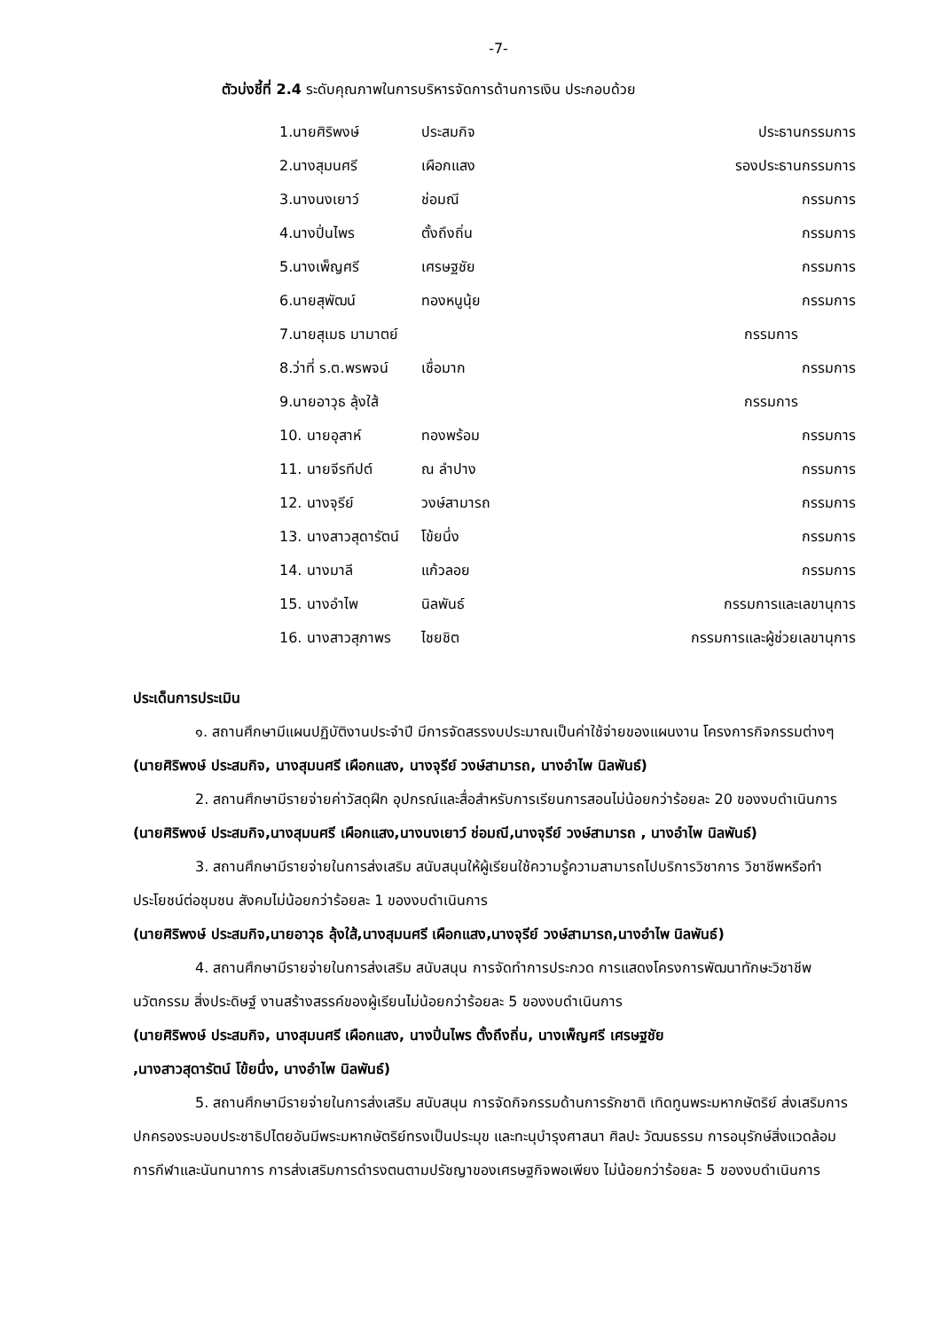-7-
ตัวบ่งชี้ที่ 2.4 ระดับคุณภาพในการบริหารจัดการด้านการเงิน ประกอบด้วย
| 1.นายศิริพงษ์ | ประสมกิจ | ประธานกรรมการ |
| 2.นางสุมนศรี | เผือกแสง | รองประธานกรรมการ |
| 3.นางนงเยาว์ | ช่อมณี | กรรมการ |
| 4.นางปิ่นไพร | ตั้งถึงถิ่น | กรรมการ |
| 5.นางเพ็ญศรี | เศรษฐชัย | กรรมการ |
| 6.นายสุพัฒน์ | ทองหนูนุ้ย | กรรมการ |
| 7.นายสุเมธ มามาตย์ | | กรรมการ |
| 8.ว่าที่ ร.ต.พรพจน์ | เชื่อมาก | กรรมการ |
| 9.นายอาวุธ ลุ้งใส้ | | กรรมการ |
| 10. นายอุสาห์ | ทองพร้อม | กรรมการ |
| 11. นายจีรทีปต์ | ณ ลำปาง | กรรมการ |
| 12. นางจุรีย์ | วงษ์สามารถ | กรรมการ |
| 13. นางสาวสุดารัตน์ | โข้ยนึ่ง | กรรมการ |
| 14. นางมาลี | แก้วลอย | กรรมการ |
| 15. นางอำไพ | นิลพันธ์ | กรรมการและเลขานุการ |
| 16. นางสาวสุภาพร | ไชยชิต | กรรมการและผู้ช่วยเลขานุการ |
ประเด็นการประเมิน
๑. สถานศึกษามีแผนปฏิบัติงานประจำปี มีการจัดสรรงบประมาณเป็นค่าใช้จ่ายของแผนงาน โครงการกิจกรรมต่างๆ (นายศิริพงษ์ ประสมกิจ, นางสุมนศรี เผือกแสง, นางจุรีย์ วงษ์สามารถ, นางอำไพ นิลพันธ์)
2. สถานศึกษามีรายจ่ายค่าวัสดุฝึก อุปกรณ์และสื่อสำหรับการเรียนการสอนไม่น้อยกว่าร้อยละ 20 ของงบดำเนินการ (นายศิริพงษ์ ประสมกิจ,นางสุมนศรี เผือกแสง,นางนงเยาว์ ช่อมณี,นางจุรีย์ วงษ์สามารถ , นางอำไพ นิลพันธ์)
3. สถานศึกษามีรายจ่ายในการส่งเสริม สนับสนุนให้ผู้เรียนใช้ความรู้ความสามารถไปบริการวิชาการ วิชาชีพหรือทำประโยชน์ต่อชุมชน สังคมไม่น้อยกว่าร้อยละ 1 ของงบดำเนินการ
(นายศิริพงษ์ ประสมกิจ,นายอาวุธ ลุ้งใส้,นางสุมนศรี เผือกแสง,นางจุรีย์ วงษ์สามารถ,นางอำไพ นิลพันธ์)
4. สถานศึกษามีรายจ่ายในการส่งเสริม สนับสนุน การจัดทำการประกวด การแสดงโครงการพัฒนาทักษะวิชาชีพ นวัตกรรม สิ่งประดิษฐ์ งานสร้างสรรค์ของผู้เรียนไม่น้อยกว่าร้อยละ 5 ของงบดำเนินการ
(นายศิริพงษ์ ประสมกิจ, นางสุมนศรี เผือกแสง, นางปิ่นไพร ตั้งถึงถิ่น, นางเพ็ญศรี เศรษฐชัย
,นางสาวสุดารัตน์ โข้ยนึ่ง, นางอำไพ นิลพันธ์)
5. สถานศึกษามีรายจ่ายในการส่งเสริม สนับสนุน การจัดกิจกรรมด้านการรักชาติ เทิดทูนพระมหากษัตริย์ ส่งเสริมการปกครองระบอบประชาธิปไตยอันมีพระมหากษัตริย์ทรงเป็นประมุข และทะนุบำรุงศาสนา ศิลปะ วัฒนธรรม การอนุรักษ์สิ่งแวดล้อม การกีฬาและนันทนาการ การส่งเสริมการดำรงตนตามปรัชญาของเศรษฐกิจพอเพียง ไม่น้อยกว่าร้อยละ 5 ของงบดำเนินการ